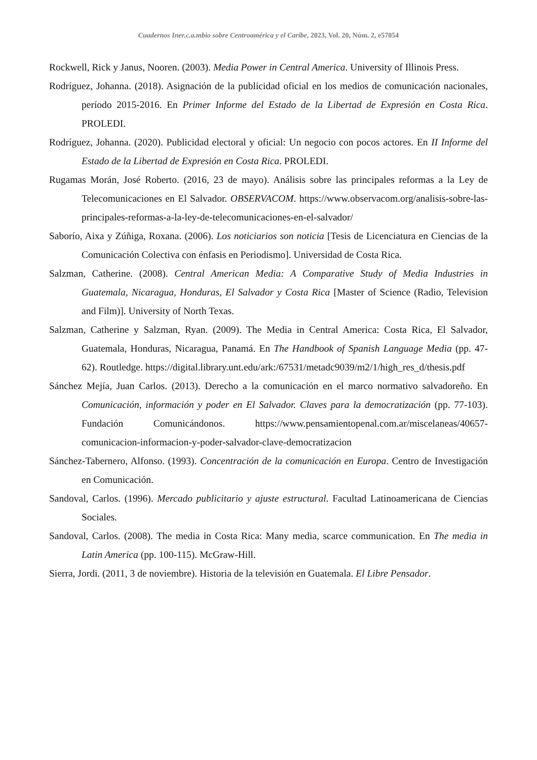Cuadernos Iner.c.a.mbio sobre Centroamérica y el Caribe, 2023, Vol. 20, Núm. 2, e57054
Rockwell, Rick y Janus, Nooren. (2003). Media Power in Central America. University of Illinois Press.
Rodríguez, Johanna. (2018). Asignación de la publicidad oficial en los medios de comunicación nacionales, período 2015-2016. En Primer Informe del Estado de la Libertad de Expresión en Costa Rica. PROLEDI.
Rodríguez, Johanna. (2020). Publicidad electoral y oficial: Un negocio con pocos actores. En II Informe del Estado de la Libertad de Expresión en Costa Rica. PROLEDI.
Rugamas Morán, José Roberto. (2016, 23 de mayo). Análisis sobre las principales reformas a la Ley de Telecomunicaciones en El Salvador. OBSERVACOM. https://www.observacom.org/analisis-sobre-las-principales-reformas-a-la-ley-de-telecomunicaciones-en-el-salvador/
Saborío, Aixa y Zúñiga, Roxana. (2006). Los noticiarios son noticia [Tesis de Licenciatura en Ciencias de la Comunicación Colectiva con énfasis en Periodismo]. Universidad de Costa Rica.
Salzman, Catherine. (2008). Central American Media: A Comparative Study of Media Industries in Guatemala, Nicaragua, Honduras, El Salvador y Costa Rica [Master of Science (Radio, Television and Film)]. University of North Texas.
Salzman, Catherine y Salzman, Ryan. (2009). The Media in Central America: Costa Rica, El Salvador, Guatemala, Honduras, Nicaragua, Panamá. En The Handbook of Spanish Language Media (pp. 47-62). Routledge. https://digital.library.unt.edu/ark:/67531/metadc9039/m2/1/high_res_d/thesis.pdf
Sánchez Mejía, Juan Carlos. (2013). Derecho a la comunicación en el marco normativo salvadoreño. En Comunicación, información y poder en El Salvador. Claves para la democratización (pp. 77-103). Fundación Comunicándonos. https://www.pensamientopenal.com.ar/miscelaneas/40657-comunicacion-informacion-y-poder-salvador-clave-democratizacion
Sánchez-Tabernero, Alfonso. (1993). Concentración de la comunicación en Europa. Centro de Investigación en Comunicación.
Sandoval, Carlos. (1996). Mercado publicitario y ajuste estructural. Facultad Latinoamericana de Ciencias Sociales.
Sandoval, Carlos. (2008). The media in Costa Rica: Many media, scarce communication. En The media in Latin America (pp. 100-115). McGraw-Hill.
Sierra, Jordi. (2011, 3 de noviembre). Historia de la televisión en Guatemala. El Libre Pensador.